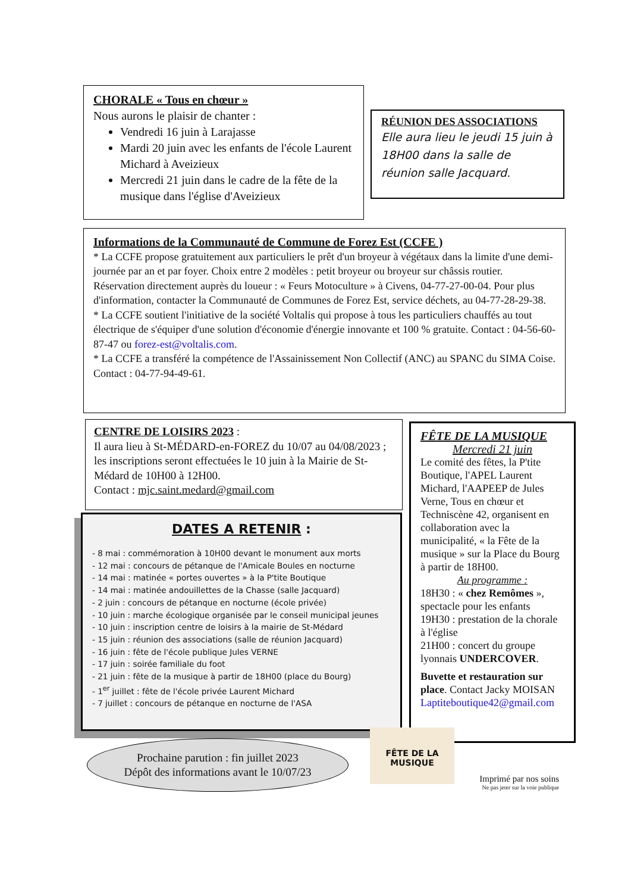CHORALE « Tous en chœur »
Nous aurons le plaisir de chanter :
Vendredi 16 juin à Larajasse
Mardi 20 juin avec les enfants de l'école Laurent Michard à Aveizieux
Mercredi 21 juin dans le cadre de la fête de la musique dans l'église d'Aveizieux
RÉUNION DES ASSOCIATIONS
Elle aura lieu le jeudi 15 juin à 18H00 dans la salle de réunion salle Jacquard.
Informations de la Communauté de Commune de Forez Est (CCFE )
* La CCFE propose gratuitement aux particuliers le prêt d'un broyeur à végétaux dans la limite d'une demi-journée par an et par foyer. Choix entre 2 modèles : petit broyeur ou broyeur sur châssis routier.
Réservation directement auprès du loueur : « Feurs Motoculture » à Civens, 04-77-27-00-04. Pour plus d'information, contacter la Communauté de Communes de Forez Est, service déchets, au 04-77-28-29-38.
* La CCFE soutient l'initiative de la société Voltalis qui propose à tous les particuliers chauffés au tout électrique de s'équiper d'une solution d'économie d'énergie innovante et 100 % gratuite. Contact : 04-56-60-87-47 ou forez-est@voltalis.com.
* La CCFE a transféré la compétence de l'Assainissement Non Collectif (ANC) au SPANC du SIMA Coise. Contact : 04-77-94-49-61.
CENTRE DE LOISIRS 2023 :
Il aura lieu à St-MÉDARD-en-FOREZ du 10/07 au 04/08/2023 ; les inscriptions seront effectuées le 10 juin à la Mairie de St-Médard de 10H00 à 12H00.
Contact : mjc.saint.medard@gmail.com
FÊTE DE LA MUSIQUE
Mercredi 21 juin
Le comité des fêtes, la P'tite Boutique, l'APEL Laurent Michard, l'AAPEEP de Jules Verne, Tous en chœur et Techniscène 42, organisent en collaboration avec la municipalité, « la Fête de la musique » sur la Place du Bourg à partir de 18H00.
Au programme :
18H30 : « chez Remômes », spectacle pour les enfants
19H30 : prestation de la chorale à l'église
21H00 : concert du groupe lyonnais UNDERCOVER.
Buvette et restauration sur place. Contact Jacky MOISAN Laptiteboutique42@gmail.com
DATES A RETENIR :
- 8 mai : commémoration à 10H00 devant le monument aux morts
- 12 mai : concours de pétanque de l'Amicale Boules en nocturne
- 14 mai : matinée « portes ouvertes » à la P'tite Boutique
- 14 mai : matinée andouillettes de la Chasse (salle Jacquard)
- 2 juin : concours de pétanque en nocturne (école privée)
- 10 juin : marche écologique organisée par le conseil municipal jeunes
- 10 juin : inscription centre de loisirs à la mairie de St-Médard
- 15 juin : réunion des associations (salle de réunion Jacquard)
- 16 juin : fête de l'école publique Jules VERNE
- 17 juin : soirée familiale du foot
- 21 juin : fête de la musique à partir de 18H00 (place du Bourg)
- 1<sup>er</sup> juillet : fête de l'école privée Laurent Michard
- 7 juillet : concours de pétanque en nocturne de l'ASA
Prochaine parution : fin juillet 2023
Dépôt des informations avant le 10/07/23
FÊTE DE LA MUSIQUE
Imprimé par nos soins
Ne pas jeter sur la voie publique